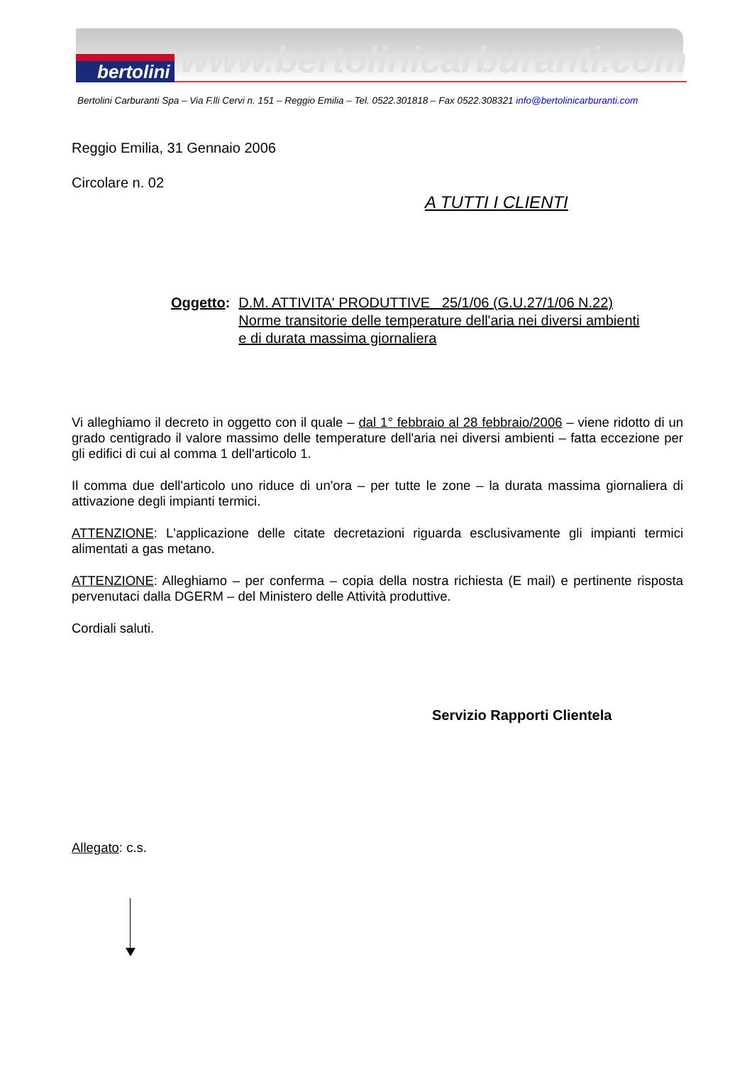bertolini www.bertolinicarburanti.com
Bertolini Carburanti Spa – Via F.lli Cervi n. 151 – Reggio Emilia – Tel. 0522.301818 – Fax 0522.308321 info@bertolinicarburanti.com
Reggio Emilia, 31 Gennaio 2006
Circolare n. 02
A TUTTI I CLIENTI
Oggetto: D.M. ATTIVITA' PRODUTTIVE 25/1/06 (G.U.27/1/06 N.22)
Norme transitorie delle temperature dell'aria nei diversi ambienti
e di durata massima giornaliera
Vi alleghiamo il decreto in oggetto con il quale – dal 1° febbraio al 28 febbraio/2006 – viene ridotto di un grado centigrado il valore massimo delle temperature dell'aria nei diversi ambienti – fatta eccezione per gli edifici di cui al comma 1 dell'articolo 1.
Il comma due dell'articolo uno riduce di un'ora – per tutte le zone – la durata massima giornaliera di attivazione degli impianti termici.
ATTENZIONE: L'applicazione delle citate decretazioni riguarda esclusivamente gli impianti termici alimentati a gas metano.
ATTENZIONE: Alleghiamo – per conferma – copia della nostra richiesta (E mail) e pertinente risposta pervenutaci dalla DGERM – del Ministero delle Attività produttive.
Cordiali saluti.
Servizio Rapporti Clientela
Allegato: c.s.